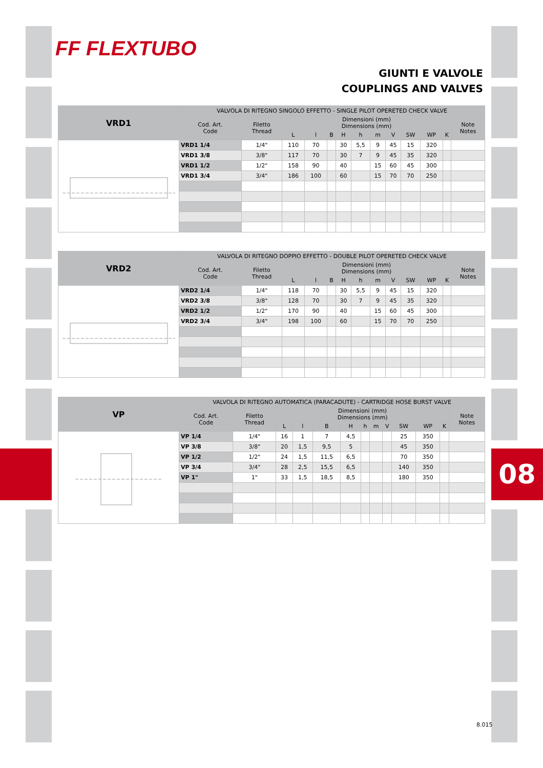08
FF FLEXTUBO
GIUNTI E VALVOLE
COUPLINGS AND VALVES
| VRD1 | VALVOLA DI RITEGNO SINGOLO EFFETTO - SINGLE PILOT OPERETED CHECK VALVE | | | | | | | | | | | | |
| --- | --- | --- | --- | --- | --- | --- | --- | --- | --- | --- | --- | --- | --- |
| | Cod. Art. Code | Filetto Thread | Dimensioni (mm) Dimensions (mm) | | | | | | | | | | Note Notes |
| | | | L | l | B | H | h | m | V | SW | WP | K | |
| | VRD1 1/4 | 1/4" | 110 | 70 | | 30 | 5,5 | 9 | 45 | 15 | 320 | | |
| | VRD1 3/8 | 3/8" | 117 | 70 | | 30 | 7 | 9 | 45 | 35 | 320 | | |
| | VRD1 1/2 | 1/2" | 158 | 90 | | 40 | | 15 | 60 | 45 | 300 | | |
| | VRD1 3/4 | 3/4" | 186 | 100 | | 60 | | 15 | 70 | 70 | 250 | | |
| VRD2 | VALVOLA DI RITEGNO DOPPIO EFFETTO - DOUBLE PILOT OPERETED CHECK VALVE | | | | | | | | | | | | |
| --- | --- | --- | --- | --- | --- | --- | --- | --- | --- | --- | --- | --- | --- |
| | Cod. Art. Code | Filetto Thread | Dimensioni (mm) Dimensions (mm) | | | | | | | | | | Note Notes |
| | | | L | l | B | H | h | m | V | SW | WP | K | |
| | VRD2 1/4 | 1/4" | 118 | 70 | | 30 | 5,5 | 9 | 45 | 15 | 320 | | |
| | VRD2 3/8 | 3/8" | 128 | 70 | | 30 | 7 | 9 | 45 | 35 | 320 | | |
| | VRD2 1/2 | 1/2" | 170 | 90 | | 40 | | 15 | 60 | 45 | 300 | | |
| | VRD2 3/4 | 3/4" | 198 | 100 | | 60 | | 15 | 70 | 70 | 250 | | |
| VP | VALVOLA DI RITEGNO AUTOMATICA (PARACADUTE) - CARTRIDGE HOSE BURST VALVE | | | | | | | | | | | | |
| --- | --- | --- | --- | --- | --- | --- | --- | --- | --- | --- | --- | --- | --- |
| | Cod. Art. Code | Filetto Thread | Dimensioni (mm) Dimensions (mm) | | | | | | | | | | Note Notes |
| | | | L | l | B | H | h | m | V | SW | WP | K | |
| | VP 1/4 | 1/4" | 16 | 1 | 7 | 4,5 | | | | 25 | 350 | | |
| | VP 3/8 | 3/8" | 20 | 1,5 | 9,5 | 5 | | | | 45 | 350 | | |
| | VP 1/2 | 1/2" | 24 | 1,5 | 11,5 | 6,5 | | | | 70 | 350 | | |
| | VP 3/4 | 3/4" | 28 | 2,5 | 15,5 | 6,5 | | | | 140 | 350 | | |
| | VP 1" | 1" | 33 | 1,5 | 18,5 | 8,5 | | | | 180 | 350 | | |
8.015